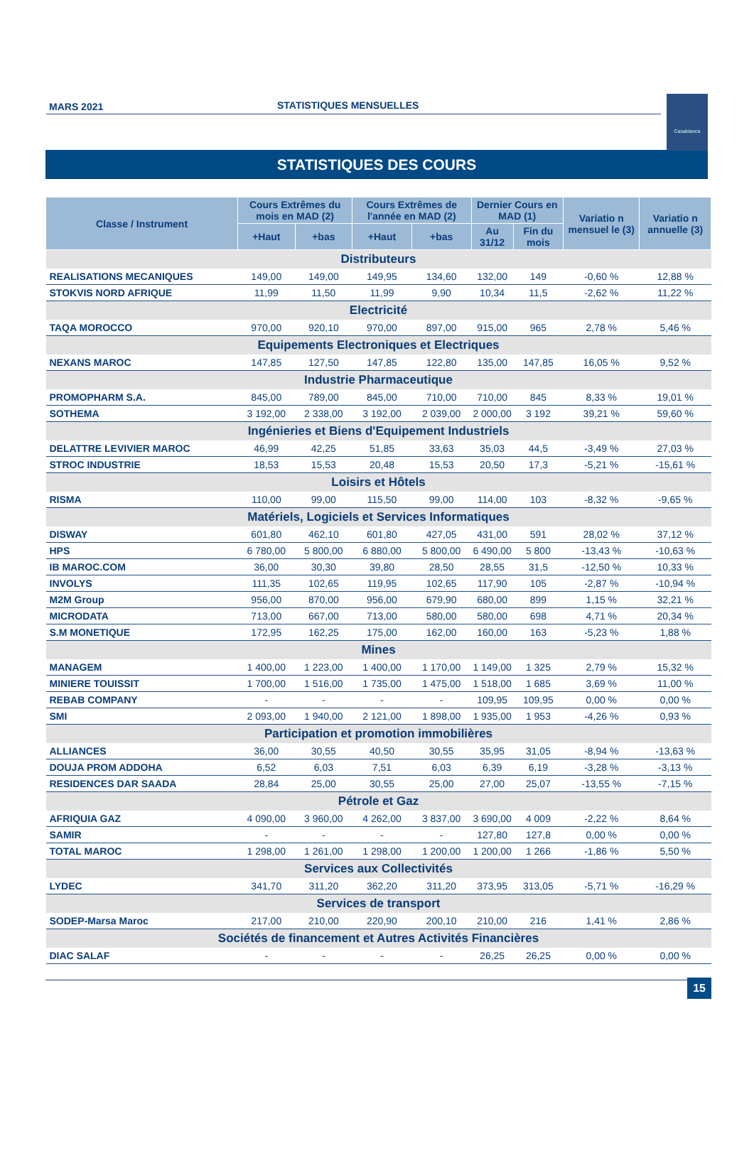MARS 2021 STATISTIQUES MENSUELLES
Casablanca
STATISTIQUES DES COURS
| Classe / Instrument | Cours Extrêmes du mois en MAD (2) | | Cours Extrêmes de l'année en MAD (2) | | Dernier Cours en MAD (1) | | Variatio n mensuel le (3) | Variatio n annuelle (3) |
| --- | --- | --- | --- | --- | --- | --- | --- | --- |
| | +Haut | +bas | +Haut | +bas | Au 31/12 | Fin du mois | | |
| Distributeurs | | | | | | | | |
| REALISATIONS MECANIQUES | 149,00 | 149,00 | 149,95 | 134,60 | 132,00 | 149 | -0,60 % | 12,88 % |
| STOKVIS NORD AFRIQUE | 11,99 | 11,50 | 11,99 | 9,90 | 10,34 | 11,5 | -2,62 % | 11,22 % |
| Electricité | | | | | | | | |
| TAQA MOROCCO | 970,00 | 920,10 | 970,00 | 897,00 | 915,00 | 965 | 2,78 % | 5,46 % |
| Equipements Electroniques et Electriques | | | | | | | | |
| NEXANS MAROC | 147,85 | 127,50 | 147,85 | 122,80 | 135,00 | 147,85 | 16,05 % | 9,52 % |
| Industrie Pharmaceutique | | | | | | | | |
| PROMOPHARM S.A. | 845,00 | 789,00 | 845,00 | 710,00 | 710,00 | 845 | 8,33 % | 19,01 % |
| SOTHEMA | 3 192,00 | 2 338,00 | 3 192,00 | 2 039,00 | 2 000,00 | 3 192 | 39,21 % | 59,60 % |
| Ingénieries et Biens d'Equipement Industriels | | | | | | | | |
| DELATTRE LEVIVIER MAROC | 46,99 | 42,25 | 51,85 | 33,63 | 35,03 | 44,5 | -3,49 % | 27,03 % |
| STROC INDUSTRIE | 18,53 | 15,53 | 20,48 | 15,53 | 20,50 | 17,3 | -5,21 % | -15,61 % |
| Loisirs et Hôtels | | | | | | | | |
| RISMA | 110,00 | 99,00 | 115,50 | 99,00 | 114,00 | 103 | -8,32 % | -9,65 % |
| Matériels, Logiciels et Services Informatiques | | | | | | | | |
| DISWAY | 601,80 | 462,10 | 601,80 | 427,05 | 431,00 | 591 | 28,02 % | 37,12 % |
| HPS | 6 780,00 | 5 800,00 | 6 880,00 | 5 800,00 | 6 490,00 | 5 800 | -13,43 % | -10,63 % |
| IB MAROC.COM | 36,00 | 30,30 | 39,80 | 28,50 | 28,55 | 31,5 | -12,50 % | 10,33 % |
| INVOLYS | 111,35 | 102,65 | 119,95 | 102,65 | 117,90 | 105 | -2,87 % | -10,94 % |
| M2M Group | 956,00 | 870,00 | 956,00 | 679,90 | 680,00 | 899 | 1,15 % | 32,21 % |
| MICRODATA | 713,00 | 667,00 | 713,00 | 580,00 | 580,00 | 698 | 4,71 % | 20,34 % |
| S.M MONETIQUE | 172,95 | 162,25 | 175,00 | 162,00 | 160,00 | 163 | -5,23 % | 1,88 % |
| Mines | | | | | | | | |
| MANAGEM | 1 400,00 | 1 223,00 | 1 400,00 | 1 170,00 | 1 149,00 | 1 325 | 2,79 % | 15,32 % |
| MINIERE TOUISSIT | 1 700,00 | 1 516,00 | 1 735,00 | 1 475,00 | 1 518,00 | 1 685 | 3,69 % | 11,00 % |
| REBAB COMPANY | - | - | - | - | 109,95 | 109,95 | 0,00 % | 0,00 % |
| SMI | 2 093,00 | 1 940,00 | 2 121,00 | 1 898,00 | 1 935,00 | 1 953 | -4,26 % | 0,93 % |
| Participation et promotion immobilières | | | | | | | | |
| ALLIANCES | 36,00 | 30,55 | 40,50 | 30,55 | 35,95 | 31,05 | -8,94 % | -13,63 % |
| DOUJA PROM ADDOHA | 6,52 | 6,03 | 7,51 | 6,03 | 6,39 | 6,19 | -3,28 % | -3,13 % |
| RESIDENCES DAR SAADA | 28,84 | 25,00 | 30,55 | 25,00 | 27,00 | 25,07 | -13,55 % | -7,15 % |
| Pétrole et Gaz | | | | | | | | |
| AFRIQUIA GAZ | 4 090,00 | 3 960,00 | 4 262,00 | 3 837,00 | 3 690,00 | 4 009 | -2,22 % | 8,64 % |
| SAMIR | - | - | - | - | 127,80 | 127,8 | 0,00 % | 0,00 % |
| TOTAL MAROC | 1 298,00 | 1 261,00 | 1 298,00 | 1 200,00 | 1 200,00 | 1 266 | -1,86 % | 5,50 % |
| Services aux Collectivités | | | | | | | | |
| LYDEC | 341,70 | 311,20 | 362,20 | 311,20 | 373,95 | 313,05 | -5,71 % | -16,29 % |
| Services de transport | | | | | | | | |
| SODEP-Marsa Maroc | 217,00 | 210,00 | 220,90 | 200,10 | 210,00 | 216 | 1,41 % | 2,86 % |
| Sociétés de financement et Autres Activités Financières | | | | | | | | |
| DIAC SALAF | - | - | - | - | 26,25 | 26,25 | 0,00 % | 0,00 % |
15